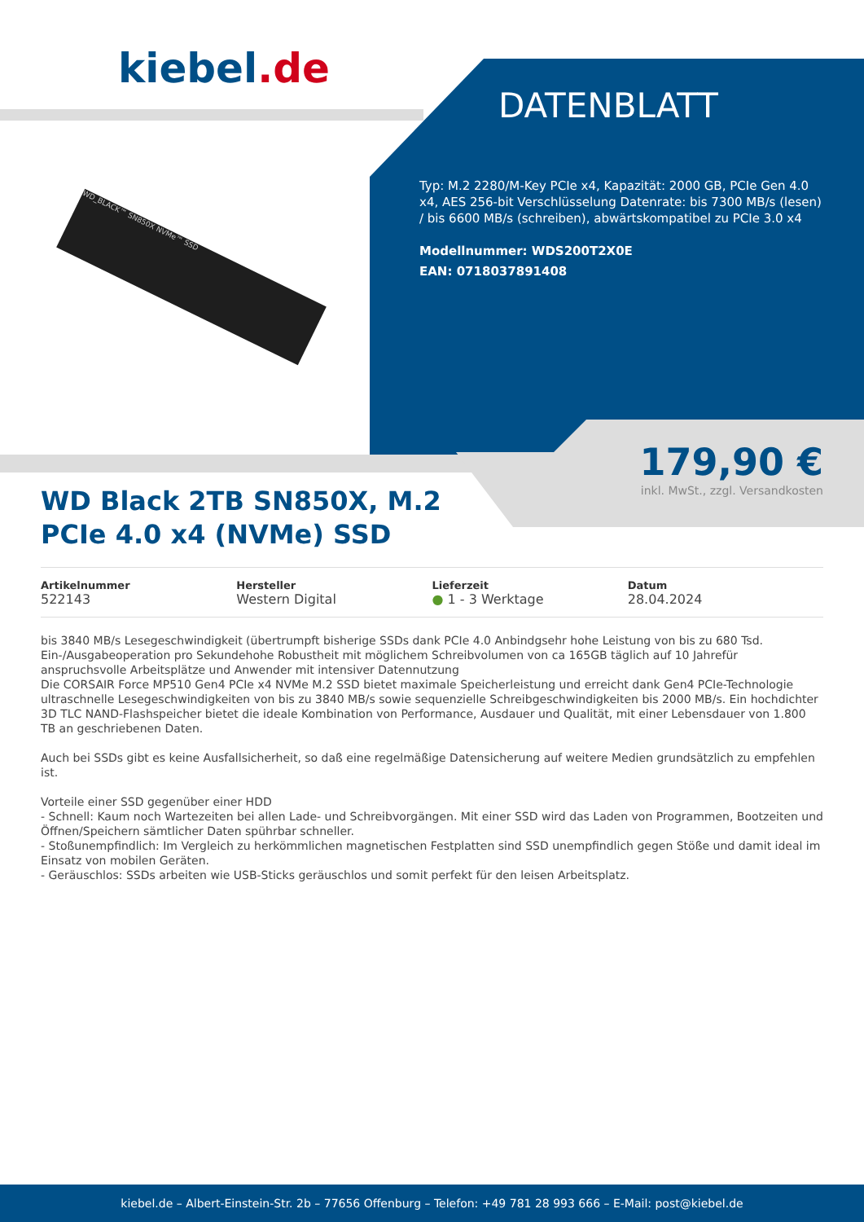kiebel.de
DATENBLATT
Typ: M.2 2280/M-Key PCIe x4, Kapazität: 2000 GB, PCIe Gen 4.0 x4, AES 256-bit Verschlüsselung Datenrate: bis 7300 MB/s (lesen) / bis 6600 MB/s (schreiben), abwärtskompatibel zu PCIe 3.0 x4
Modellnummer: WDS200T2X0E
EAN: 0718037891408
WD_BLACK™ SN850X NVMe™ SSD
179,90 €
inkl. MwSt., zzgl. Versandkosten
WD Black 2TB SN850X, M.2 PCIe 4.0 x4 (NVMe) SSD
Artikelnummer
522143
Hersteller
Western Digital
Lieferzeit
● 1 - 3 Werktage
Datum
28.04.2024
bis 3840 MB/s Lesegeschwindigkeit (übertrumpft bisherige SSDs dank PCIe 4.0 Anbindgsehr hohe Leistung von bis zu 680 Tsd. Ein-/Ausgabeoperation pro Sekundehohe Robustheit mit möglichem Schreibvolumen von ca 165GB täglich auf 10 Jahrefür anspruchsvolle Arbeitsplätze und Anwender mit intensiver Datennutzung
Die CORSAIR Force MP510 Gen4 PCIe x4 NVMe M.2 SSD bietet maximale Speicherleistung und erreicht dank Gen4 PCIe-Technologie ultraschnelle Lesegeschwindigkeiten von bis zu 3840 MB/s sowie sequenzielle Schreibgeschwindigkeiten bis 2000 MB/s. Ein hochdichter 3D TLC NAND-Flashspeicher bietet die ideale Kombination von Performance, Ausdauer und Qualität, mit einer Lebensdauer von 1.800 TB an geschriebenen Daten.
Auch bei SSDs gibt es keine Ausfallsicherheit, so daß eine regelmäßige Datensicherung auf weitere Medien grundsätzlich zu empfehlen ist.
Vorteile einer SSD gegenüber einer HDD
- Schnell: Kaum noch Wartezeiten bei allen Lade- und Schreibvorgängen. Mit einer SSD wird das Laden von Programmen, Bootzeiten und Öffnen/Speichern sämtlicher Daten spührbar schneller.
- Stoßunempfindlich: Im Vergleich zu herkömmlichen magnetischen Festplatten sind SSD unempfindlich gegen Stöße und damit ideal im Einsatz von mobilen Geräten.
- Geräuschlos: SSDs arbeiten wie USB-Sticks geräuschlos und somit perfekt für den leisen Arbeitsplatz.
kiebel.de – Albert-Einstein-Str. 2b – 77656 Offenburg – Telefon: +49 781 28 993 666 – E-Mail: post@kiebel.de